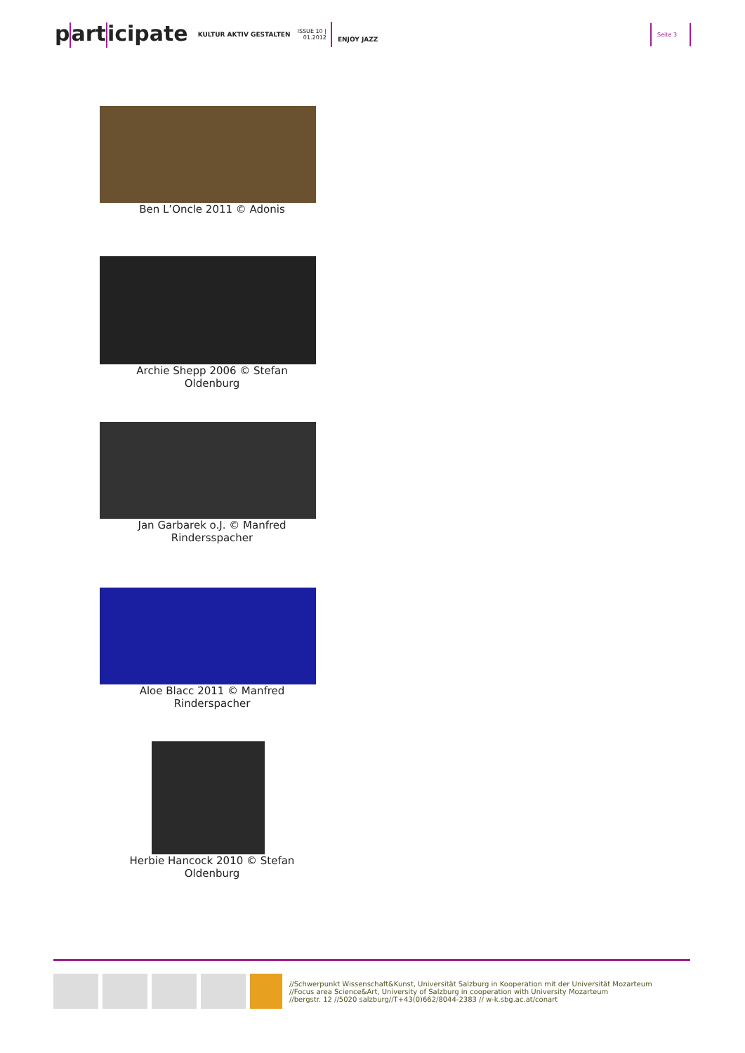p art icipate KULTUR AKTIV GESTALTEN ISSUE 10 |
01.2012 ENJOY JAZZ Seite 3
Ben L’Oncle 2011 © Adonis
Archie Shepp 2006 © Stefan
Oldenburg
Jan Garbarek o.J. © Manfred
Rindersspacher
Aloe Blacc 2011 © Manfred
Rinderspacher
Herbie Hancock 2010 © Stefan
Oldenburg
//Schwerpunkt Wissenschaft&Kunst, Universität Salzburg in Kooperation mit der Universität Mozarteum
//Focus area Science&Art, University of Salzburg in cooperation with University Mozarteum
//bergstr. 12 //5020 salzburg//T+43(0)662/8044-2383 // w-k.sbg.ac.at/conart